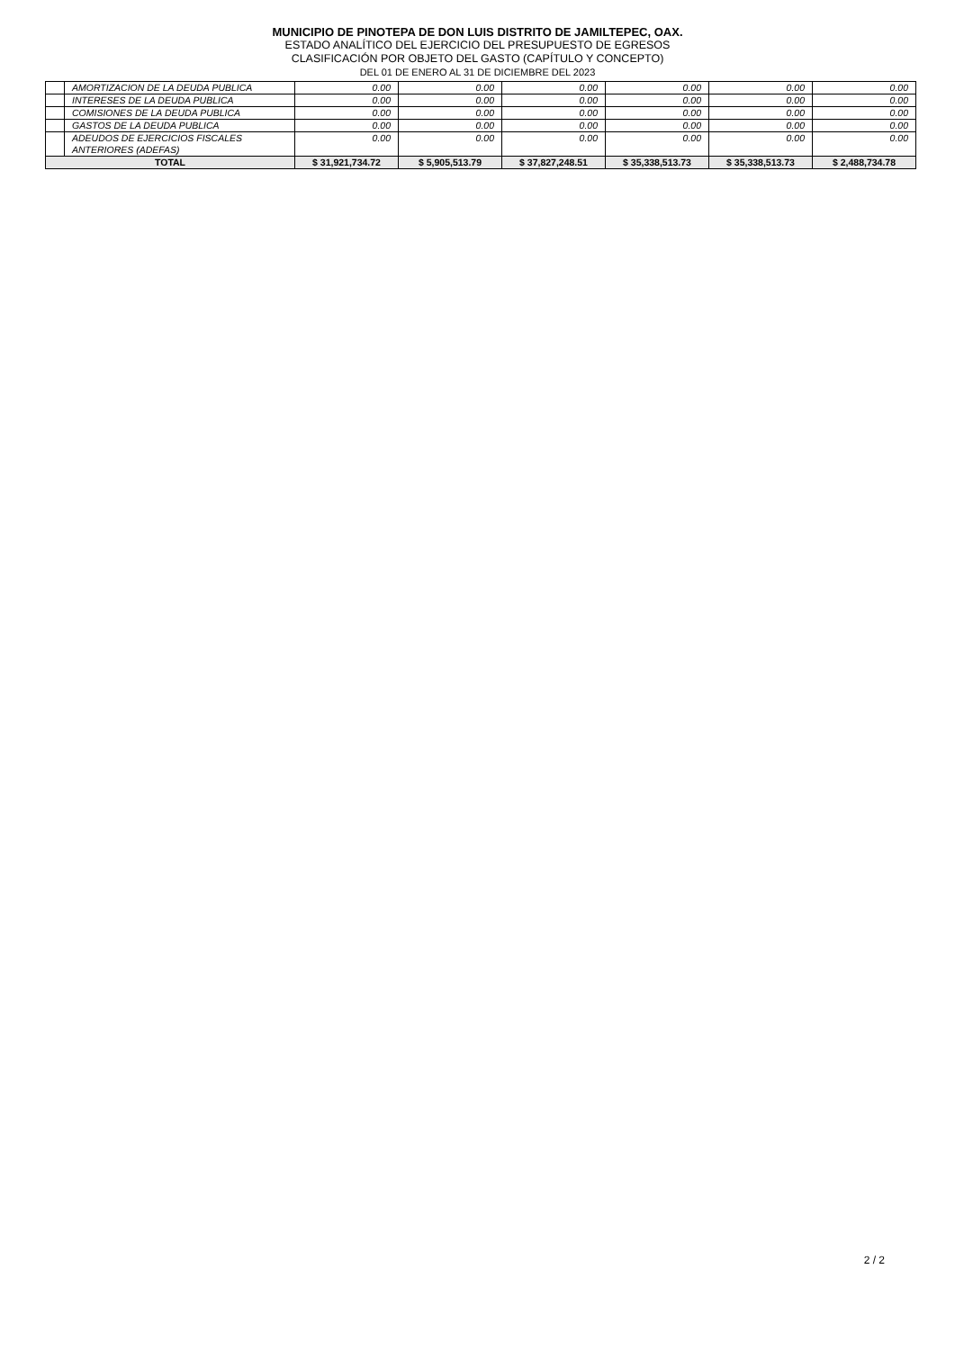MUNICIPIO DE PINOTEPA DE DON LUIS DISTRITO DE JAMILTEPEC, OAX.
ESTADO ANALÍTICO DEL EJERCICIO DEL PRESUPUESTO DE EGRESOS
CLASIFICACIÓN POR OBJETO DEL GASTO (CAPÍTULO Y CONCEPTO)
DEL 01 DE ENERO AL 31 DE DICIEMBRE DEL 2023
| | AMORTIZACION DE LA DEUDA PUBLICA | 0.00 | 0.00 | 0.00 | 0.00 | 0.00 | 0.00 |
| | INTERESES DE LA DEUDA PUBLICA | 0.00 | 0.00 | 0.00 | 0.00 | 0.00 | 0.00 |
| | COMISIONES DE LA DEUDA PUBLICA | 0.00 | 0.00 | 0.00 | 0.00 | 0.00 | 0.00 |
| | GASTOS DE LA DEUDA PUBLICA | 0.00 | 0.00 | 0.00 | 0.00 | 0.00 | 0.00 |
| | ADEUDOS DE EJERCICIOS FISCALES ANTERIORES (ADEFAS) | 0.00 | 0.00 | 0.00 | 0.00 | 0.00 | 0.00 |
| TOTAL | | $ 31,921,734.72 | $ 5,905,513.79 | $ 37,827,248.51 | $ 35,338,513.73 | $ 35,338,513.73 | $ 2,488,734.78 |
2 / 2